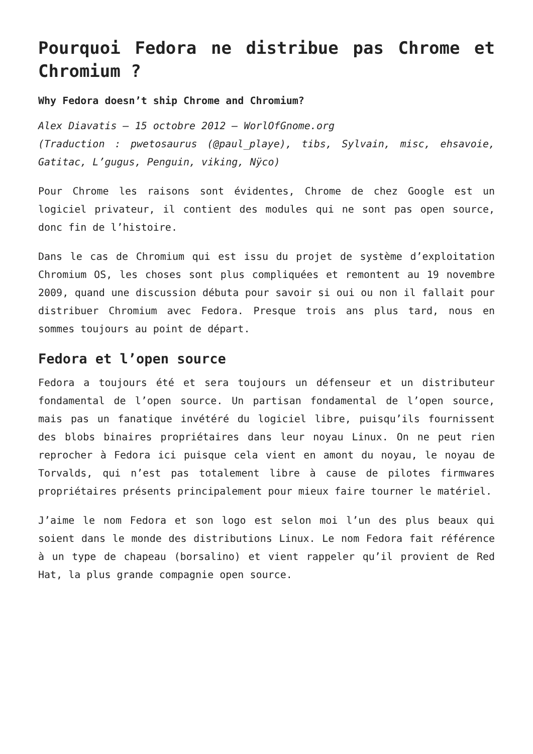Pourquoi Fedora ne distribue pas Chrome et Chromium ?
Why Fedora doesn’t ship Chrome and Chromium?
Alex Diavatis – 15 octobre 2012 – WorlOfGnome.org
(Traduction : pwetosaurus (@paul_playe), tibs, Sylvain, misc, ehsavoie, Gatitac, L’gugus, Penguin, viking, Nÿco)
Pour Chrome les raisons sont évidentes, Chrome de chez Google est un logiciel privateur, il contient des modules qui ne sont pas open source, donc fin de l’histoire.
Dans le cas de Chromium qui est issu du projet de système d’exploitation Chromium OS, les choses sont plus compliquées et remontent au 19 novembre 2009, quand une discussion débuta pour savoir si oui ou non il fallait pour distribuer Chromium avec Fedora. Presque trois ans plus tard, nous en sommes toujours au point de départ.
Fedora et l’open source
Fedora a toujours été et sera toujours un défenseur et un distributeur fondamental de l’open source. Un partisan fondamental de l’open source, mais pas un fanatique invétéré du logiciel libre, puisqu’ils fournissent des blobs binaires propriétaires dans leur noyau Linux. On ne peut rien reprocher à Fedora ici puisque cela vient en amont du noyau, le noyau de Torvalds, qui n’est pas totalement libre à cause de pilotes firmwares propriétaires présents principalement pour mieux faire tourner le matériel.
J’aime le nom Fedora et son logo est selon moi l’un des plus beaux qui soient dans le monde des distributions Linux. Le nom Fedora fait référence à un type de chapeau (borsalino) et vient rappeler qu’il provient de Red Hat, la plus grande compagnie open source.